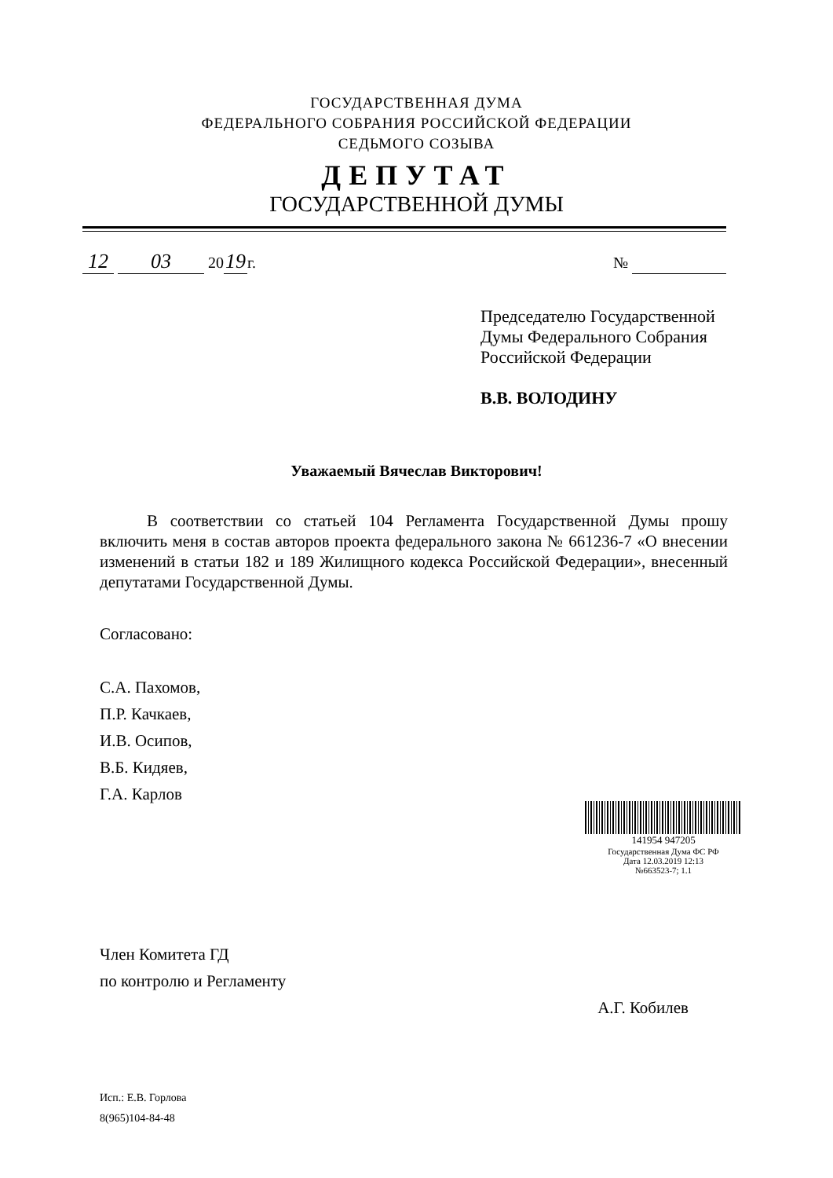ГОСУДАРСТВЕННАЯ ДУМА
ФЕДЕРАЛЬНОГО СОБРАНИЯ РОССИЙСКОЙ ФЕДЕРАЦИИ
СЕДЬМОГО СОЗЫВА
ДЕПУТАТ
ГОСУДАРСТВЕННОЙ ДУМЫ
12 03 20 19 г. №
Председателю Государственной
Думы Федерального Собрания
Российской Федерации
В.В. ВОЛОДИНУ
Уважаемый Вячеслав Викторович!
В соответствии со статьей 104 Регламента Государственной Думы прошу включить меня в состав авторов проекта федерального закона № 661236-7 «О внесении изменений в статьи 182 и 189 Жилищного кодекса Российской Федерации», внесенный депутатами Государственной Думы.
Согласовано:
С.А. Пахомов,
П.Р. Качкаев,
И.В. Осипов,
В.Б. Кидяев,
Г.А. Карлов
141954 947205
Государственная Дума ФС РФ
Дата 12.03.2019 12:13
№663523-7; 1.1
Член Комитета ГД
по контролю и Регламенту
А.Г. Кобилев
Исп.: Е.В. Горлова
8(965)104-84-48